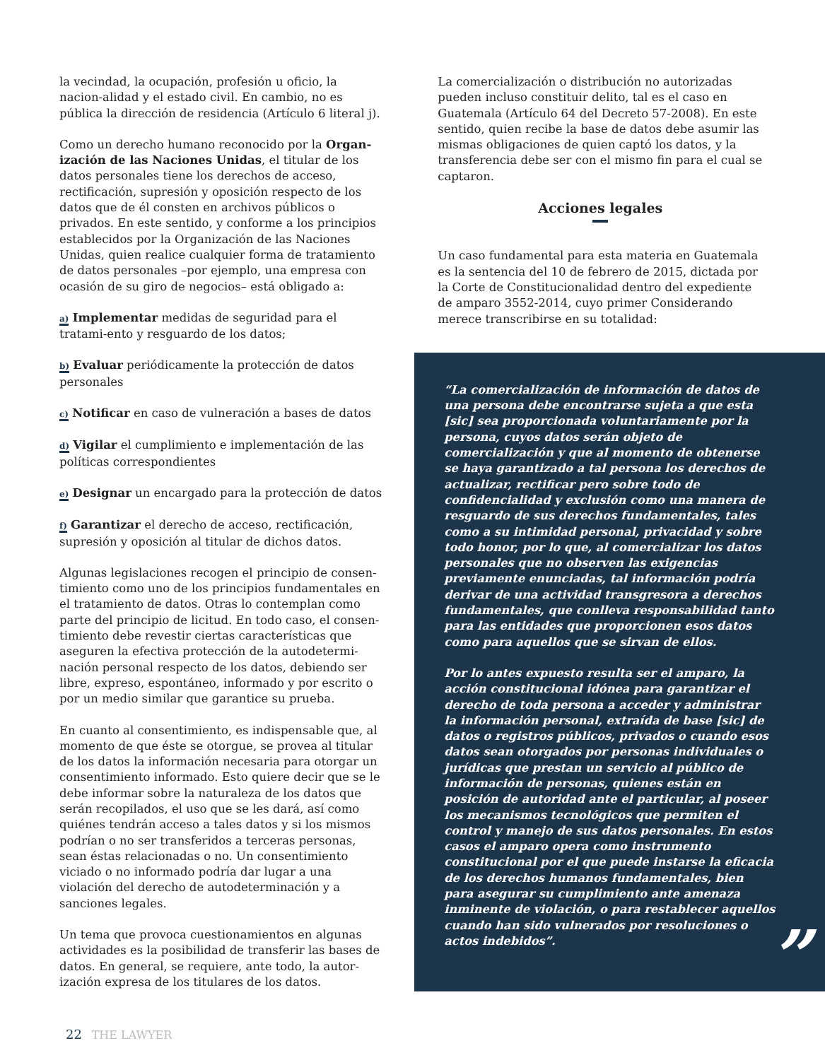la vecindad, la ocupación, profesión u oficio, la nacion-alidad y el estado civil. En cambio, no es pública la dirección de residencia (Artículo 6 literal j).
Como un derecho humano reconocido por la Organ-ización de las Naciones Unidas, el titular de los datos personales tiene los derechos de acceso, rectificación, supresión y oposición respecto de los datos que de él consten en archivos públicos o privados. En este sentido, y conforme a los principios establecidos por la Organización de las Naciones Unidas, quien realice cualquier forma de tratamiento de datos personales –por ejemplo, una empresa con ocasión de su giro de negocios– está obligado a:
a) Implementar medidas de seguridad para el tratami-ento y resguardo de los datos;
b) Evaluar periódicamente la protección de datos personales
c) Notificar en caso de vulneración a bases de datos
d) Vigilar el cumplimiento e implementación de las políticas correspondientes
e) Designar un encargado para la protección de datos
f) Garantizar el derecho de acceso, rectificación, supresión y oposición al titular de dichos datos.
Algunas legislaciones recogen el principio de consen-timiento como uno de los principios fundamentales en el tratamiento de datos. Otras lo contemplan como parte del principio de licitud. En todo caso, el consen-timiento debe revestir ciertas características que aseguren la efectiva protección de la autodetermi-nación personal respecto de los datos, debiendo ser libre, expreso, espontáneo, informado y por escrito o por un medio similar que garantice su prueba.
En cuanto al consentimiento, es indispensable que, al momento de que éste se otorgue, se provea al titular de los datos la información necesaria para otorgar un consentimiento informado. Esto quiere decir que se le debe informar sobre la naturaleza de los datos que serán recopilados, el uso que se les dará, así como quiénes tendrán acceso a tales datos y si los mismos podrían o no ser transferidos a terceras personas, sean éstas relacionadas o no. Un consentimiento viciado o no informado podría dar lugar a una violación del derecho de autodeterminación y a sanciones legales.
Un tema que provoca cuestionamientos en algunas actividades es la posibilidad de transferir las bases de datos. En general, se requiere, ante todo, la autor-ización expresa de los titulares de los datos.
La comercialización o distribución no autorizadas pueden incluso constituir delito, tal es el caso en Guatemala (Artículo 64 del Decreto 57-2008). En este sentido, quien recibe la base de datos debe asumir las mismas obligaciones de quien captó los datos, y la transferencia debe ser con el mismo fin para el cual se captaron.
Acciones legales
Un caso fundamental para esta materia en Guatemala es la sentencia del 10 de febrero de 2015, dictada por la Corte de Constitucionalidad dentro del expediente de amparo 3552-2014, cuyo primer Considerando merece transcribirse en su totalidad:
“La comercialización de información de datos de una persona debe encontrarse sujeta a que esta [sic] sea proporcionada voluntariamente por la persona, cuyos datos serán objeto de comercialización y que al momento de obtenerse se haya garantizado a tal persona los derechos de actualizar, rectificar pero sobre todo de confidencialidad y exclusión como una manera de resguardo de sus derechos fundamentales, tales como a su intimidad personal, privacidad y sobre todo honor, por lo que, al comercializar los datos personales que no observen las exigencias previamente enunciadas, tal información podría derivar de una actividad transgresora a derechos fundamentales, que conlleva responsabilidad tanto para las entidades que proporcionen esos datos como para aquellos que se sirvan de ellos.
Por lo antes expuesto resulta ser el amparo, la acción constitucional idónea para garantizar el derecho de toda persona a acceder y administrar la información personal, extraída de base [sic] de datos o registros públicos, privados o cuando esos datos sean otorgados por personas individuales o jurídicas que prestan un servicio al público de información de personas, quienes están en posición de autoridad ante el particular, al poseer los mecanismos tecnológicos que permiten el control y manejo de sus datos personales. En estos casos el amparo opera como instrumento constitucional por el que puede instarse la eficacia de los derechos humanos fundamentales, bien para asegurar su cumplimiento ante amenaza inminente de violación, o para restablecer aquellos cuando han sido vulnerados por resoluciones o actos indebidos”.
”
22 THE LAWYER